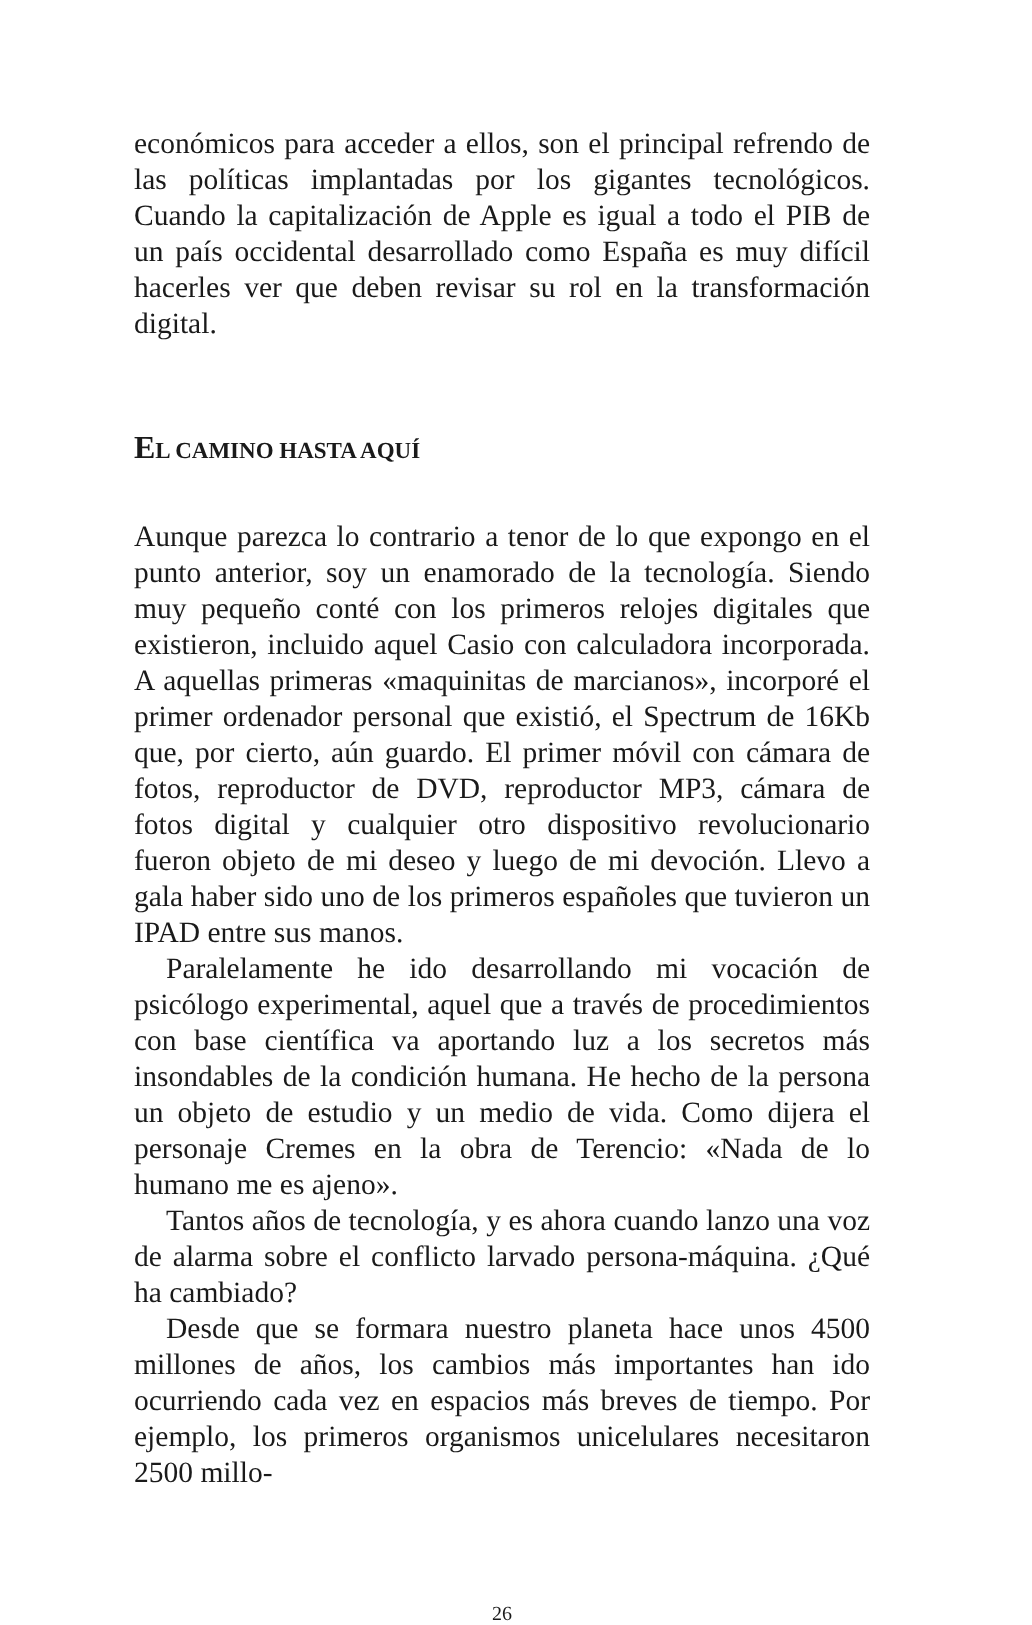económicos para acceder a ellos, son el principal refrendo de las políticas implantadas por los gigantes tecnológicos. Cuando la capitalización de Apple es igual a todo el PIB de un país occidental desarrollado como España es muy difícil hacerles ver que deben revisar su rol en la transformación digital.
EL CAMINO HASTA AQUÍ
Aunque parezca lo contrario a tenor de lo que expongo en el punto anterior, soy un enamorado de la tecnología. Siendo muy pequeño conté con los primeros relojes digitales que existieron, incluido aquel Casio con calculadora incorporada. A aquellas primeras «maquinitas de marcianos», incorporé el primer ordenador personal que existió, el Spectrum de 16Kb que, por cierto, aún guardo. El primer móvil con cámara de fotos, reproductor de DVD, reproductor MP3, cámara de fotos digital y cualquier otro dispositivo revolucionario fueron objeto de mi deseo y luego de mi devoción. Llevo a gala haber sido uno de los primeros españoles que tuvieron un IPAD entre sus manos.
Paralelamente he ido desarrollando mi vocación de psicólogo experimental, aquel que a través de procedimientos con base científica va aportando luz a los secretos más insondables de la condición humana. He hecho de la persona un objeto de estudio y un medio de vida. Como dijera el personaje Cremes en la obra de Terencio: «Nada de lo humano me es ajeno».
Tantos años de tecnología, y es ahora cuando lanzo una voz de alarma sobre el conflicto larvado persona-máquina. ¿Qué ha cambiado?
Desde que se formara nuestro planeta hace unos 4500 millones de años, los cambios más importantes han ido ocurriendo cada vez en espacios más breves de tiempo. Por ejemplo, los primeros organismos unicelulares necesitaron 2500 millo-
26